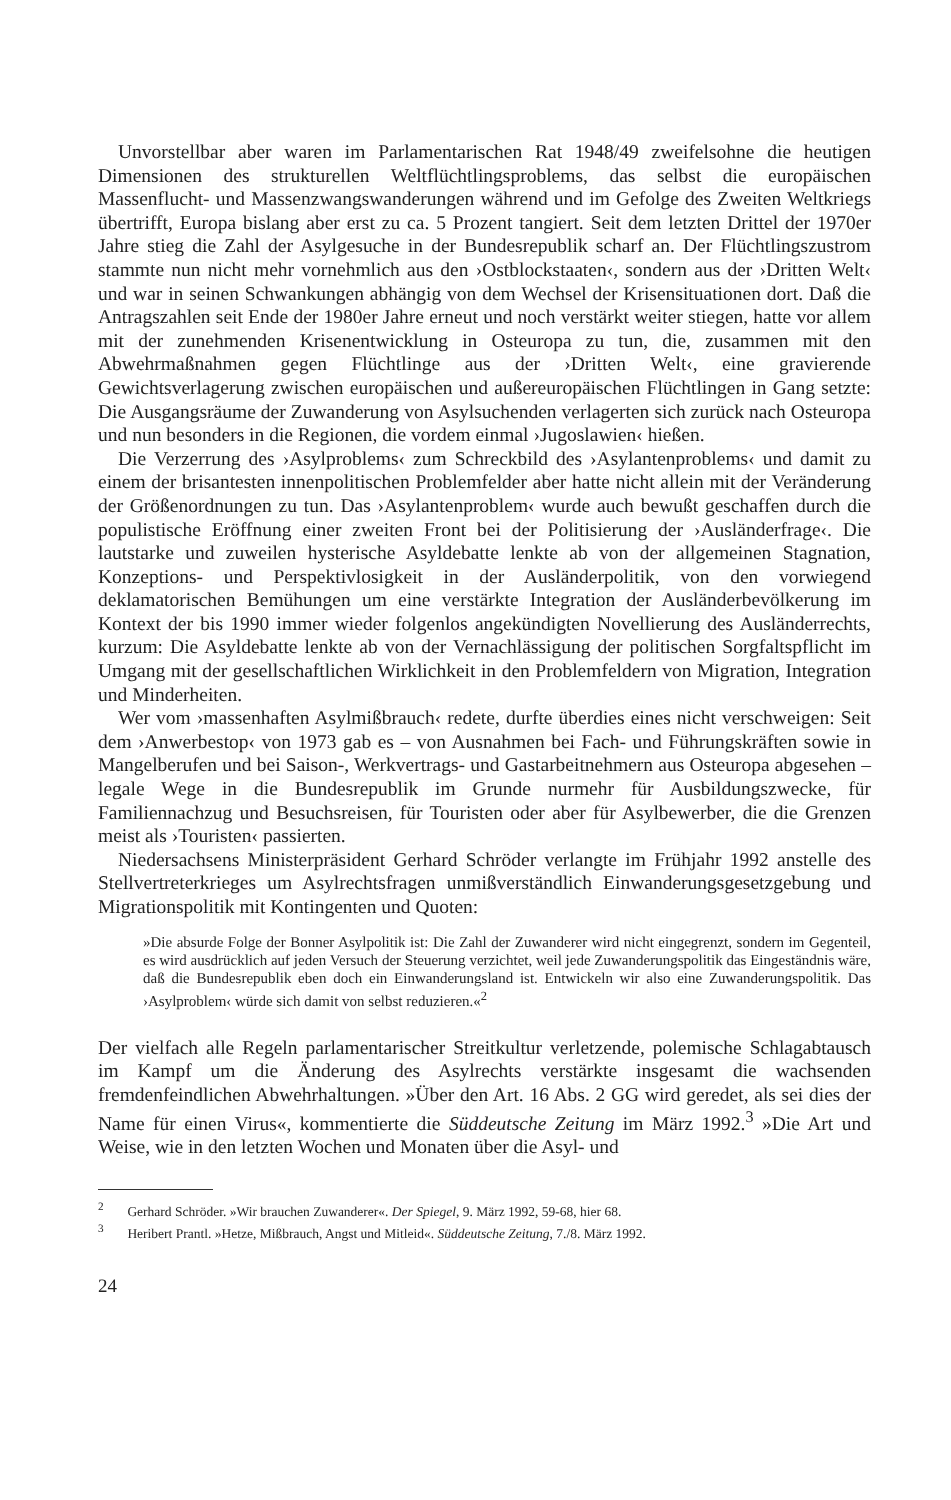Unvorstellbar aber waren im Parlamentarischen Rat 1948/49 zweifelsohne die heutigen Dimensionen des strukturellen Weltflüchtlingsproblems, das selbst die europäischen Massenflucht- und Massenzwangswanderungen während und im Gefolge des Zweiten Weltkriegs übertrifft, Europa bislang aber erst zu ca. 5 Prozent tangiert. Seit dem letzten Drittel der 1970er Jahre stieg die Zahl der Asylgesuche in der Bundesrepublik scharf an. Der Flüchtlingszustrom stammte nun nicht mehr vornehmlich aus den ›Ostblockstaaten‹, sondern aus der ›Dritten Welt‹ und war in seinen Schwankungen abhängig von dem Wechsel der Krisensituationen dort. Daß die Antragszahlen seit Ende der 1980er Jahre erneut und noch verstärkt weiter stiegen, hatte vor allem mit der zunehmenden Krisenentwicklung in Osteuropa zu tun, die, zusammen mit den Abwehrmaßnahmen gegen Flüchtlinge aus der ›Dritten Welt‹, eine gravierende Gewichtsverlagerung zwischen europäischen und außereuropäischen Flüchtlingen in Gang setzte: Die Ausgangsräume der Zuwanderung von Asylsuchenden verlagerten sich zurück nach Osteuropa und nun besonders in die Regionen, die vordem einmal ›Jugoslawien‹ hießen.
Die Verzerrung des ›Asylproblems‹ zum Schreckbild des ›Asylantenproblems‹ und damit zu einem der brisantesten innenpolitischen Problemfelder aber hatte nicht allein mit der Veränderung der Größenordnungen zu tun. Das ›Asylantenproblem‹ wurde auch bewußt geschaffen durch die populistische Eröffnung einer zweiten Front bei der Politisierung der ›Ausländerfrage‹. Die lautstarke und zuweilen hysterische Asyldebatte lenkte ab von der allgemeinen Stagnation, Konzeptions- und Perspektivlosigkeit in der Ausländerpolitik, von den vorwiegend deklamatorischen Bemühungen um eine verstärkte Integration der Ausländerbevölkerung im Kontext der bis 1990 immer wieder folgenlos angekündigten Novellierung des Ausländerrechts, kurzum: Die Asyldebatte lenkte ab von der Vernachlässigung der politischen Sorgfaltspflicht im Umgang mit der gesellschaftlichen Wirklichkeit in den Problemfeldern von Migration, Integration und Minderheiten.
Wer vom ›massenhaften Asylmißbrauch‹ redete, durfte überdies eines nicht verschweigen: Seit dem ›Anwerbestop‹ von 1973 gab es – von Ausnahmen bei Fach- und Führungskräften sowie in Mangelberufen und bei Saison-, Werkvertrags- und Gastarbeitnehmern aus Osteuropa abgesehen – legale Wege in die Bundesrepublik im Grunde nurmehr für Ausbildungszwecke, für Familiennachzug und Besuchsreisen, für Touristen oder aber für Asylbewerber, die die Grenzen meist als ›Touristen‹ passierten.
Niedersachsens Ministerpräsident Gerhard Schröder verlangte im Frühjahr 1992 anstelle des Stellvertreterkrieges um Asylrechtsfragen unmißverständlich Einwanderungsgesetzgebung und Migrationspolitik mit Kontingenten und Quoten:
»Die absurde Folge der Bonner Asylpolitik ist: Die Zahl der Zuwanderer wird nicht eingegrenzt, sondern im Gegenteil, es wird ausdrücklich auf jeden Versuch der Steuerung verzichtet, weil jede Zuwanderungspolitik das Eingeständnis wäre, daß die Bundesrepublik eben doch ein Einwanderungsland ist. Entwickeln wir also eine Zuwanderungspolitik. Das ›Asylproblem‹ würde sich damit von selbst reduzieren.«<sup>2</sup>
Der vielfach alle Regeln parlamentarischer Streitkultur verletzende, polemische Schlagabtausch im Kampf um die Änderung des Asylrechts verstärkte insgesamt die wachsenden fremdenfeindlichen Abwehrhaltungen. »Über den Art. 16 Abs. 2 GG wird geredet, als sei dies der Name für einen Virus«, kommentierte die Süddeutsche Zeitung im März 1992.<sup>3</sup> »Die Art und Weise, wie in den letzten Wochen und Monaten über die Asyl- und
<sup>2</sup> Gerhard Schröder. »Wir brauchen Zuwanderer«. Der Spiegel, 9. März 1992, 59-68, hier 68.
<sup>3</sup> Heribert Prantl. »Hetze, Mißbrauch, Angst und Mitleid«. Süddeutsche Zeitung, 7./8. März 1992.
24